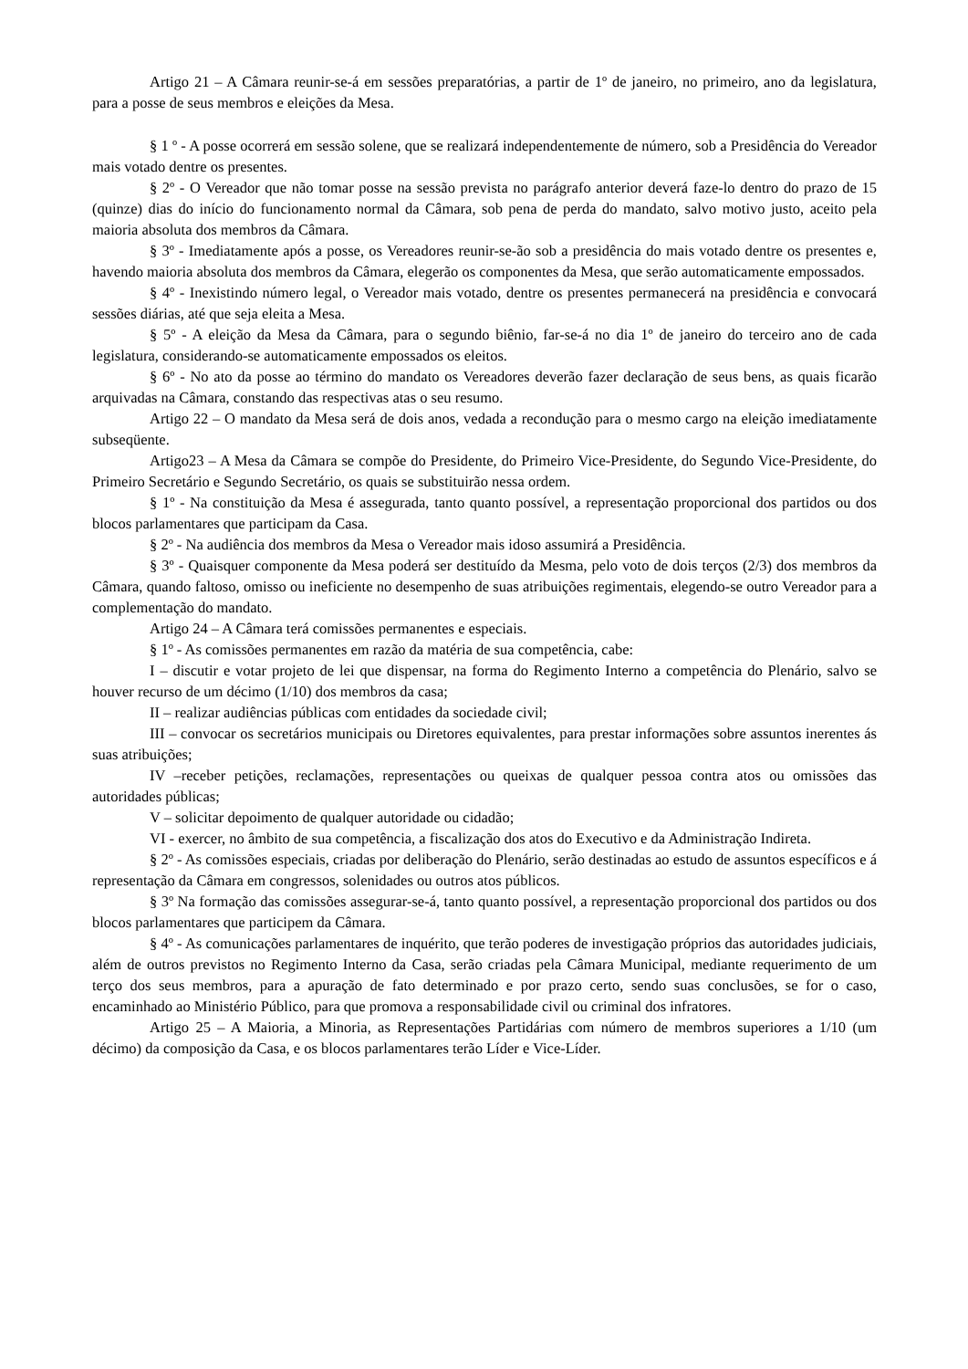Artigo 21 – A Câmara reunir-se-á em sessões preparatórias, a partir de 1º de janeiro, no primeiro, ano da legislatura, para a posse de seus membros e eleições da Mesa.
§ 1 º - A posse ocorrerá em sessão solene, que se realizará independentemente de número, sob a Presidência do Vereador mais votado dentre os presentes.
§ 2º - O Vereador que não tomar posse na sessão prevista no parágrafo anterior deverá faze-lo dentro do prazo de 15 (quinze) dias do início do funcionamento normal da Câmara, sob pena de perda do mandato, salvo motivo justo, aceito pela maioria absoluta dos membros da Câmara.
§ 3º - Imediatamente após a posse, os Vereadores reunir-se-ão sob a presidência do mais votado dentre os presentes e, havendo maioria absoluta dos membros da Câmara, elegerão os componentes da Mesa, que serão automaticamente empossados.
§ 4º - Inexistindo número legal, o Vereador mais votado, dentre os presentes permanecerá na presidência e convocará sessões diárias, até que seja eleita a Mesa.
§ 5º - A eleição da Mesa da Câmara, para o segundo biênio, far-se-á no dia 1º de janeiro do terceiro ano de cada legislatura, considerando-se automaticamente empossados os eleitos.
§ 6º - No ato da posse ao término do mandato os Vereadores deverão fazer declaração de seus bens, as quais ficarão arquivadas na Câmara, constando das respectivas atas o seu resumo.
Artigo 22 – O mandato da Mesa será de dois anos, vedada a recondução para o mesmo cargo na eleição imediatamente subseqüente.
Artigo23 – A Mesa da Câmara se compõe do Presidente, do Primeiro Vice-Presidente, do Segundo Vice-Presidente, do Primeiro Secretário e Segundo Secretário, os quais se substituirão nessa ordem.
§ 1º - Na constituição da Mesa é assegurada, tanto quanto possível, a representação proporcional dos partidos ou dos blocos parlamentares que participam da Casa.
§ 2º - Na audiência dos membros da Mesa o Vereador mais idoso assumirá a Presidência.
§ 3º - Quaisquer componente da Mesa poderá ser destituído da Mesma, pelo voto de dois terços (2/3) dos membros da Câmara, quando faltoso, omisso ou ineficiente no desempenho de suas atribuições regimentais, elegendo-se outro Vereador para a complementação do mandato.
Artigo 24 – A Câmara terá comissões permanentes e especiais.
§ 1º - As comissões permanentes em razão da matéria de sua competência, cabe:
I – discutir e votar projeto de lei que dispensar, na forma do Regimento Interno a competência do Plenário, salvo se houver recurso de um décimo (1/10) dos membros da casa;
II – realizar audiências públicas com entidades da sociedade civil;
III – convocar os secretários municipais ou Diretores equivalentes, para prestar informações sobre assuntos inerentes ás suas atribuições;
IV –receber petições, reclamações, representações ou queixas de qualquer pessoa contra atos ou omissões das autoridades públicas;
V – solicitar depoimento de qualquer autoridade ou cidadão;
VI - exercer, no âmbito de sua competência, a fiscalização dos atos do Executivo e da Administração Indireta.
§ 2º - As comissões especiais, criadas por deliberação do Plenário, serão destinadas ao estudo de assuntos específicos e á representação da Câmara em congressos, solenidades ou outros atos públicos.
§ 3º Na formação das comissões assegurar-se-á, tanto quanto possível, a representação proporcional dos partidos ou dos blocos parlamentares que participem da Câmara.
§ 4º - As comunicações parlamentares de inquérito, que terão poderes de investigação próprios das autoridades judiciais, além de outros previstos no Regimento Interno da Casa, serão criadas pela Câmara Municipal, mediante requerimento de um terço dos seus membros, para a apuração de fato determinado e por prazo certo, sendo suas conclusões, se for o caso, encaminhado ao Ministério Público, para que promova a responsabilidade civil ou criminal dos infratores.
Artigo 25 – A Maioria, a Minoria, as Representações Partidárias com número de membros superiores a 1/10 (um décimo) da composição da Casa, e os blocos parlamentares terão Líder e Vice-Líder.